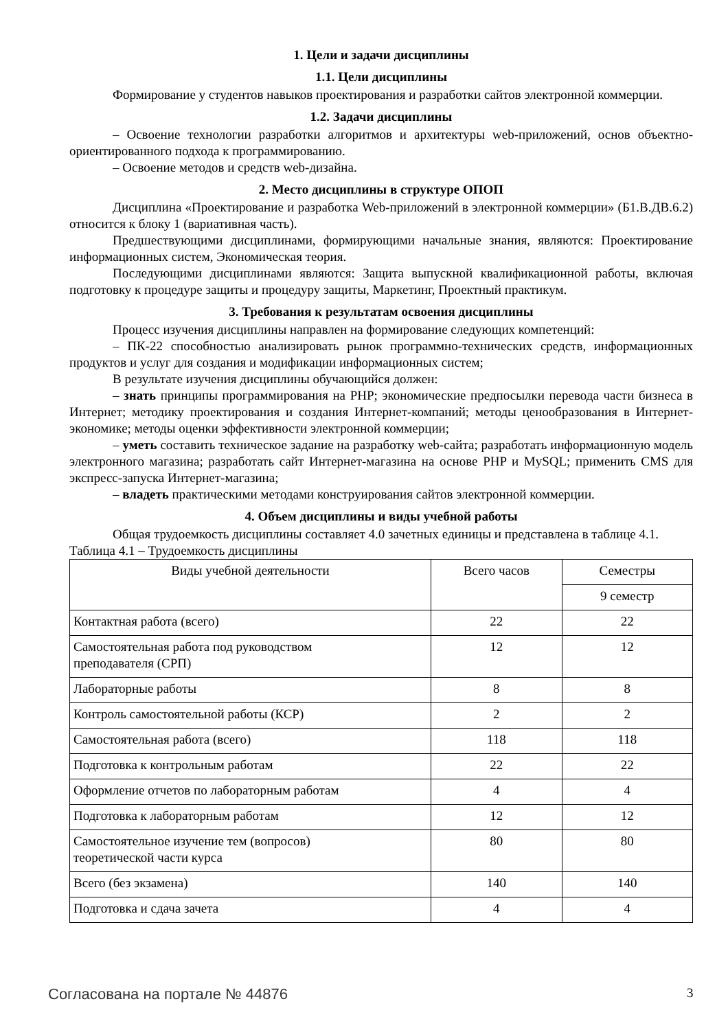1. Цели и задачи дисциплины
1.1. Цели дисциплины
Формирование у студентов навыков проектирования и разработки сайтов электронной коммерции.
1.2. Задачи дисциплины
– Освоение технологии разработки алгоритмов и архитектуры web-приложений, основ объектно-ориентированного подхода к программированию.
– Освоение методов и средств web-дизайна.
2. Место дисциплины в структуре ОПОП
Дисциплина «Проектирование и разработка Web-приложений в электронной коммерции» (Б1.В.ДВ.6.2) относится к блоку 1 (вариативная часть).
Предшествующими дисциплинами, формирующими начальные знания, являются: Проектирование информационных систем, Экономическая теория.
Последующими дисциплинами являются: Защита выпускной квалификационной работы, включая подготовку к процедуре защиты и процедуру защиты, Маркетинг, Проектный практикум.
3. Требования к результатам освоения дисциплины
Процесс изучения дисциплины направлен на формирование следующих компетенций:
– ПК-22 способностью анализировать рынок программно-технических средств, информационных продуктов и услуг для создания и модификации информационных систем;
В результате изучения дисциплины обучающийся должен:
– знать принципы программирования на PHP; экономические предпосылки перевода части бизнеса в Интернет; методику проектирования и создания Интернет-компаний; методы ценообразования в Интернет-экономике; методы оценки эффективности электронной коммерции;
– уметь составить техническое задание на разработку web-сайта; разработать информационную модель электронного магазина; разработать сайт Интернет-магазина на основе PHP и MySQL; применить CMS для экспресс-запуска Интернет-магазина;
– владеть практическими методами конструирования сайтов электронной коммерции.
4. Объем дисциплины и виды учебной работы
Общая трудоемкость дисциплины составляет 4.0 зачетных единицы и представлена в таблице 4.1.
Таблица 4.1 – Трудоемкость дисциплины
| Виды учебной деятельности | Всего часов | Семестры |
| --- | --- | --- |
| | | 9 семестр |
| Контактная работа (всего) | 22 | 22 |
| Самостоятельная работа под руководством преподавателя (СРП) | 12 | 12 |
| Лабораторные работы | 8 | 8 |
| Контроль самостоятельной работы (КСР) | 2 | 2 |
| Самостоятельная работа (всего) | 118 | 118 |
| Подготовка к контрольным работам | 22 | 22 |
| Оформление отчетов по лабораторным работам | 4 | 4 |
| Подготовка к лабораторным работам | 12 | 12 |
| Самостоятельное изучение тем (вопросов) теоретической части курса | 80 | 80 |
| Всего (без экзамена) | 140 | 140 |
| Подготовка и сдача зачета | 4 | 4 |
Согласована на портале № 44876 3